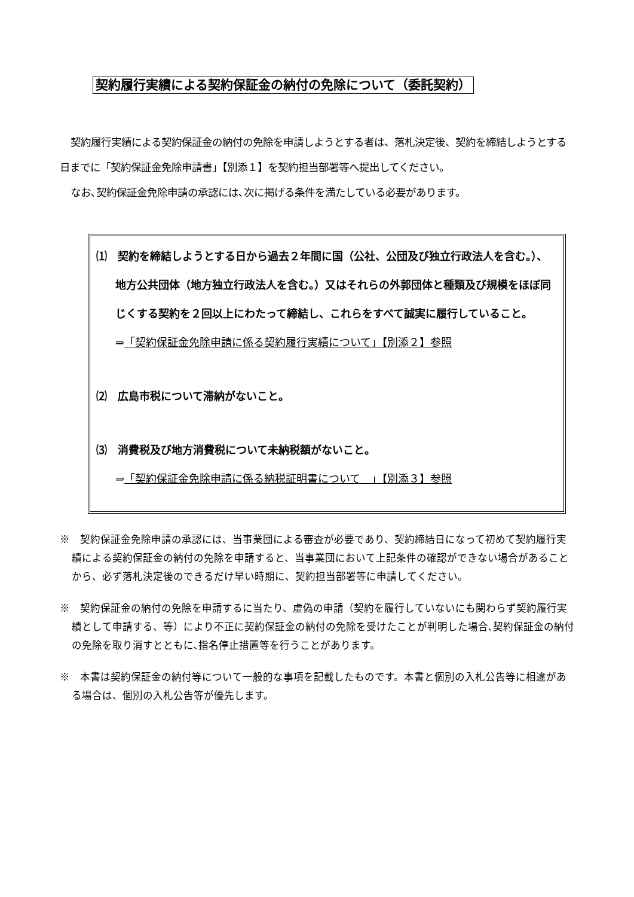契約履行実績による契約保証金の納付の免除について（委託契約）
契約履行実績による契約保証金の納付の免除を申請しようとする者は、落札決定後、契約を締結しようとする日までに「契約保証金免除申請書」【別添１】を契約担当部署等へ提出してください。
なお､契約保証金免除申請の承認には､次に掲げる条件を満たしている必要があります。
⑴　契約を締結しようとする日から過去２年間に国（公社、公団及び独立行政法人を含む。）、地方公共団体（地方独立行政法人を含む。）又はそれらの外郭団体と種類及び規模をほぼ同じくする契約を２回以上にわたって締結し、これらをすべて誠実に履行していること。
⇒「契約保証金免除申請に係る契約履行実績について」【別添２】参照
⑵　広島市税について滞納がないこと。
⑶　消費税及び地方消費税について未納税額がないこと。
⇒「契約保証金免除申請に係る納税証明書について　」【別添３】参照
※　契約保証金免除申請の承認には、当事業団による審査が必要であり、契約締結日になって初めて契約履行実績による契約保証金の納付の免除を申請すると、当事業団において上記条件の確認ができない場合があることから、必ず落札決定後のできるだけ早い時期に、契約担当部署等に申請してください。
※　契約保証金の納付の免除を申請するに当たり、虚偽の申請（契約を履行していないにも関わらず契約履行実績として申請する、等）により不正に契約保証金の納付の免除を受けたことが判明した場合､契約保証金の納付の免除を取り消すとともに､指名停止措置等を行うことがあります。
※　本書は契約保証金の納付等について一般的な事項を記載したものです。本書と個別の入札公告等に相違がある場合は、個別の入札公告等が優先します。